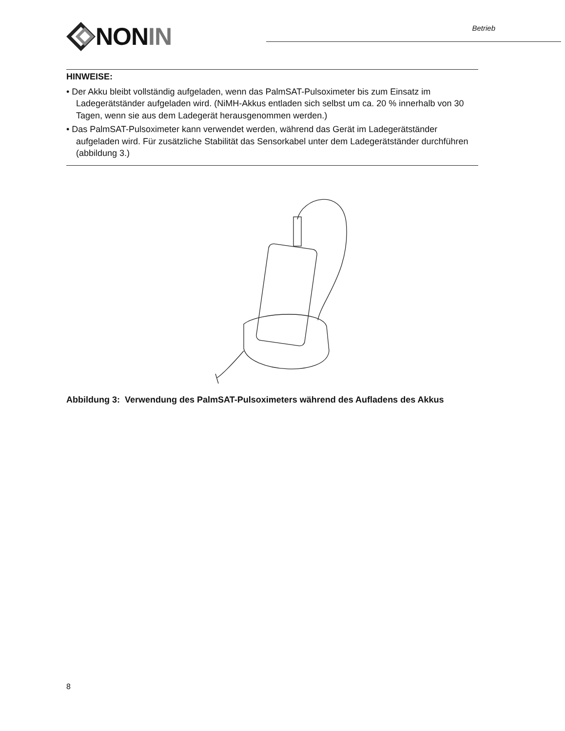NON IN
Betrieb
HINWEISE:
• Der Akku bleibt vollständig aufgeladen, wenn das PalmSAT-Pulsoximeter bis zum Einsatz im Ladegerätständer aufgeladen wird. (NiMH-Akkus entladen sich selbst um ca. 20 % innerhalb von 30 Tagen, wenn sie aus dem Ladegerät herausgenommen werden.)
• Das PalmSAT-Pulsoximeter kann verwendet werden, während das Gerät im Ladegerätständer aufgeladen wird. Für zusätzliche Stabilität das Sensorkabel unter dem Ladegerätständer durchführen (abbildung 3.)
Abbildung 3: Verwendung des PalmSAT-Pulsoximeters während des Aufladens des Akkus
8